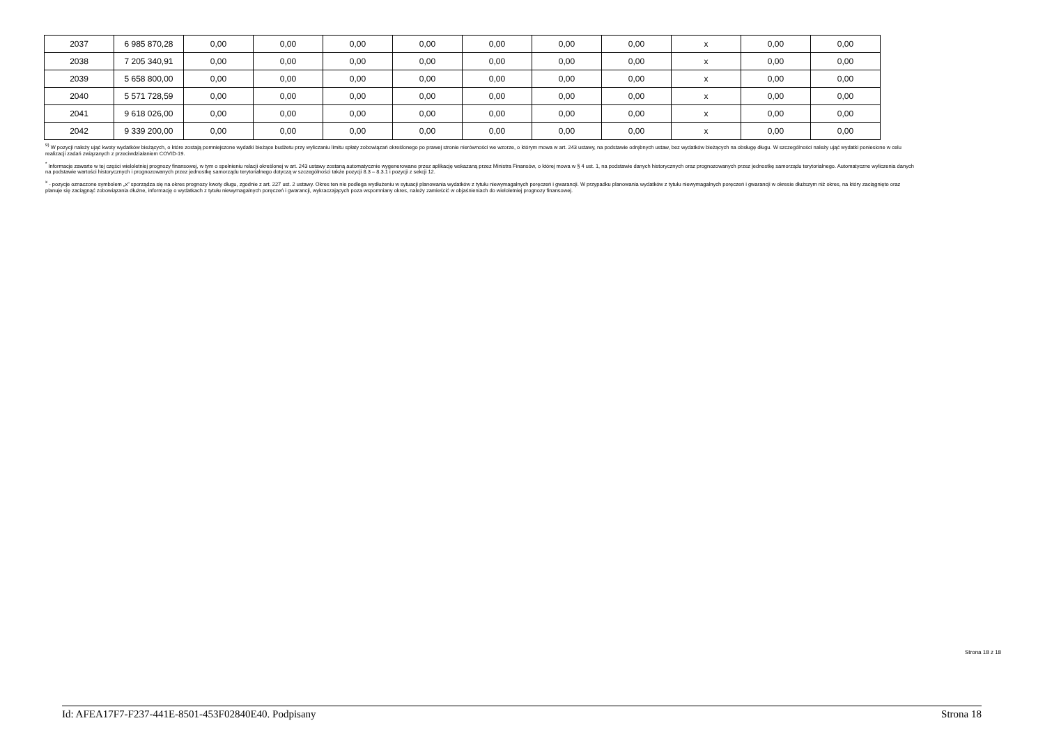| 2037 | 6 985 870,28 | 0,00 | 0,00 | 0,00 | 0,00 | 0,00 | 0,00 | 0,00 | x | 0,00 | 0,00 |
| 2038 | 7 205 340,91 | 0,00 | 0,00 | 0,00 | 0,00 | 0,00 | 0,00 | 0,00 | x | 0,00 | 0,00 |
| 2039 | 5 658 800,00 | 0,00 | 0,00 | 0,00 | 0,00 | 0,00 | 0,00 | 0,00 | x | 0,00 | 0,00 |
| 2040 | 5 571 728,59 | 0,00 | 0,00 | 0,00 | 0,00 | 0,00 | 0,00 | 0,00 | x | 0,00 | 0,00 |
| 2041 | 9 618 026,00 | 0,00 | 0,00 | 0,00 | 0,00 | 0,00 | 0,00 | 0,00 | x | 0,00 | 0,00 |
| 2042 | 9 339 200,00 | 0,00 | 0,00 | 0,00 | 0,00 | 0,00 | 0,00 | 0,00 | x | 0,00 | 0,00 |
<sup>9)</sup> W pozycji należy ująć kwoty wydatków bieżących, o które zostają pomniejszone wydatki bieżące budżetu przy wyliczaniu limitu spłaty zobowiązań określonego po prawej stronie nierówności we wzorze, o którym mowa w art. 243 ustawy, na podstawie odrębnych ustaw, bez wydatków bieżących na obsługę długu. W szczególności należy ująć wydatki poniesione w celu realizacji zadań związanych z przeciwdziałaniem COVID-19.
<sup>*</sup> Informacje zawarte w tej części wieloletniej prognozy finansowej, w tym o spełnieniu relacji określonej w art. 243 ustawy zostaną automatycznie wygenerowane przez aplikację wskazaną przez Ministra Finansów, o której mowa w § 4 ust. 1, na podstawie danych historycznych oraz prognozowanych przez jednostkę samorządu terytorialnego. Automatyczne wyliczenia danych na podstawie wartości historycznych i prognozowanych przez jednostkę samorządu terytorialnego dotyczą w szczególności także pozycji 8.3 – 8.3.1 i pozycji z sekcji 12.
<sup>x</sup> - pozycje oznaczone symbolem „x” sporządza się na okres prognozy kwoty długu, zgodnie z art. 227 ust. 2 ustawy. Okres ten nie podlega wydłużeniu w sytuacji planowania wydatków z tytułu niewymagalnych poręczeń i gwarancji. W przypadku planowania wydatków z tytułu niewymagalnych poręczeń i gwarancji w okresie dłuższym niż okres, na który zaciągnięto oraz planuje się zaciągnąć zobowiązania dłużne, informację o wydatkach z tytułu niewymagalnych poręczeń i gwarancji, wykraczających poza wspomniany okres, należy zamieścić w objaśnieniach do wieloletniej prognozy finansowej.
Strona 18 z 18
Id: AFEA17F7-F237-441E-8501-453F02840E40. Podpisany Strona 18